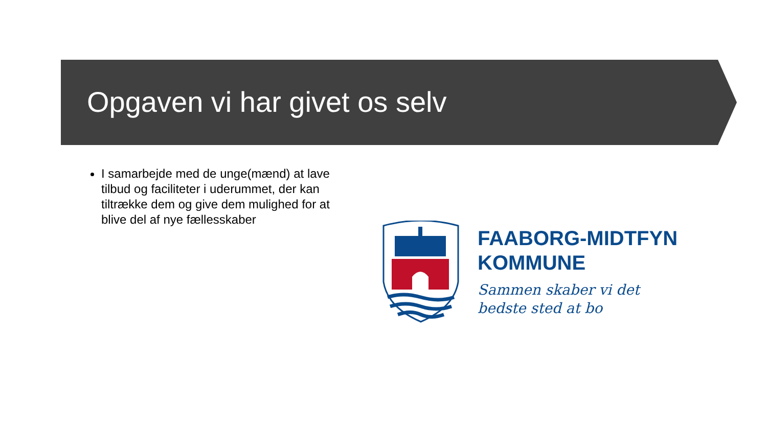Opgaven vi har givet os selv
I samarbejde med de unge(mænd) at lave tilbud og faciliteter i uderummet, der kan tiltrække dem og give dem mulighed for at blive del af nye fællesskaber
FAABORG-MIDTFYN
KOMMUNE
Sammen skaber vi det
bedste sted at bo